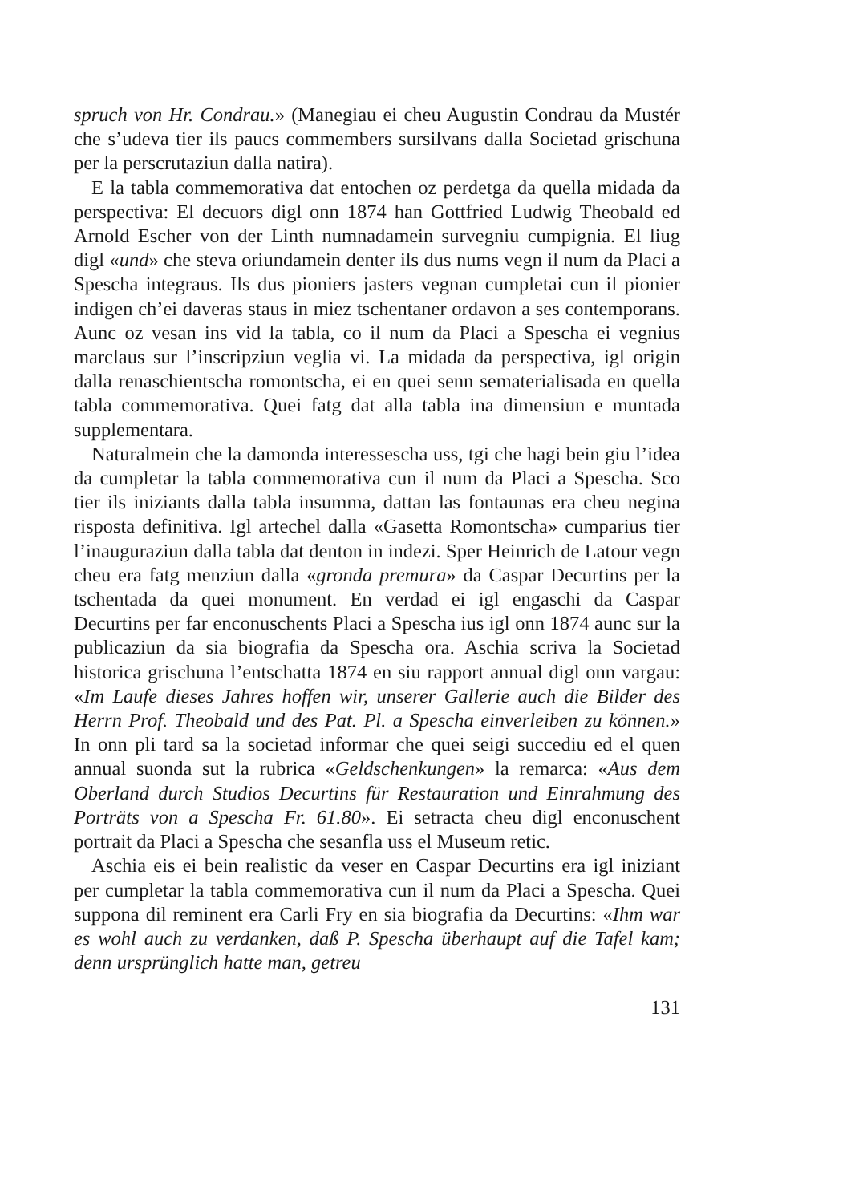spruch von Hr. Condrau.» (Manegiau ei cheu Augustin Condrau da Mustér che s’udeva tier ils paucs commembers sursilvans dalla Societad grischuna per la perscrutaziun dalla natira).
E la tabla commemorativa dat entochen oz perdetga da quella midada da perspectiva: El decuors digl onn 1874 han Gottfried Ludwig Theobald ed Arnold Escher von der Linth numnadamein survegniu cumpignia. El liug digl «und» che steva oriundamein denter ils dus nums vegn il num da Placi a Spescha integraus. Ils dus pioniers jasters vegnan cumpletai cun il pionier indigen ch’ei daveras staus in miez tschentaner ordavon a ses contemporans. Aunc oz vesan ins vid la tabla, co il num da Placi a Spescha ei vegnius marclaus sur l’inscripziun veglia vi. La midada da perspectiva, igl origin dalla renaschientscha romontscha, ei en quei senn sematerialisada en quella tabla commemorativa. Quei fatg dat alla tabla ina dimensiun e muntada supplementara.
Naturalmein che la damonda interessescha uss, tgi che hagi bein giu l’idea da cumpletar la tabla commemorativa cun il num da Placi a Spescha. Sco tier ils iniziants dalla tabla insumma, dattan las fontaunas era cheu negina risposta definitiva. Igl artechel dalla «Gasetta Romontscha» cumparius tier l’inauguraziun dalla tabla dat denton in indezi. Sper Heinrich de Latour vegn cheu era fatg menziun dalla «gronda premura» da Caspar Decurtins per la tschentada da quei monument. En verdad ei igl engaschi da Caspar Decurtins per far enconuschents Placi a Spescha ius igl onn 1874 aunc sur la publicaziun da sia biografia da Spescha ora. Aschia scriva la Societad historica grischuna l’entschatta 1874 en siu rapport annual digl onn vargau: «Im Laufe dieses Jahres hoffen wir, unserer Gallerie auch die Bilder des Herrn Prof. Theobald und des Pat. Pl. a Spescha einverleiben zu können.» In onn pli tard sa la societad informar che quei seigi succediu ed el quen annual suonda sut la rubrica «Geldschenkungen» la remarca: «Aus dem Oberland durch Studios Decurtins für Restauration und Einrahmung des Porträts von a Spescha Fr. 61.80». Ei setracta cheu digl enconuschent portrait da Placi a Spescha che sesanfla uss el Museum retic.
Aschia eis ei bein realistic da veser en Caspar Decurtins era igl iniziant per cumpletar la tabla commemorativa cun il num da Placi a Spescha. Quei suppona dil reminent era Carli Fry en sia biografia da Decurtins: «Ihm war es wohl auch zu verdanken, daß P. Spescha überhaupt auf die Tafel kam; denn ursprünglich hatte man, getreu
131